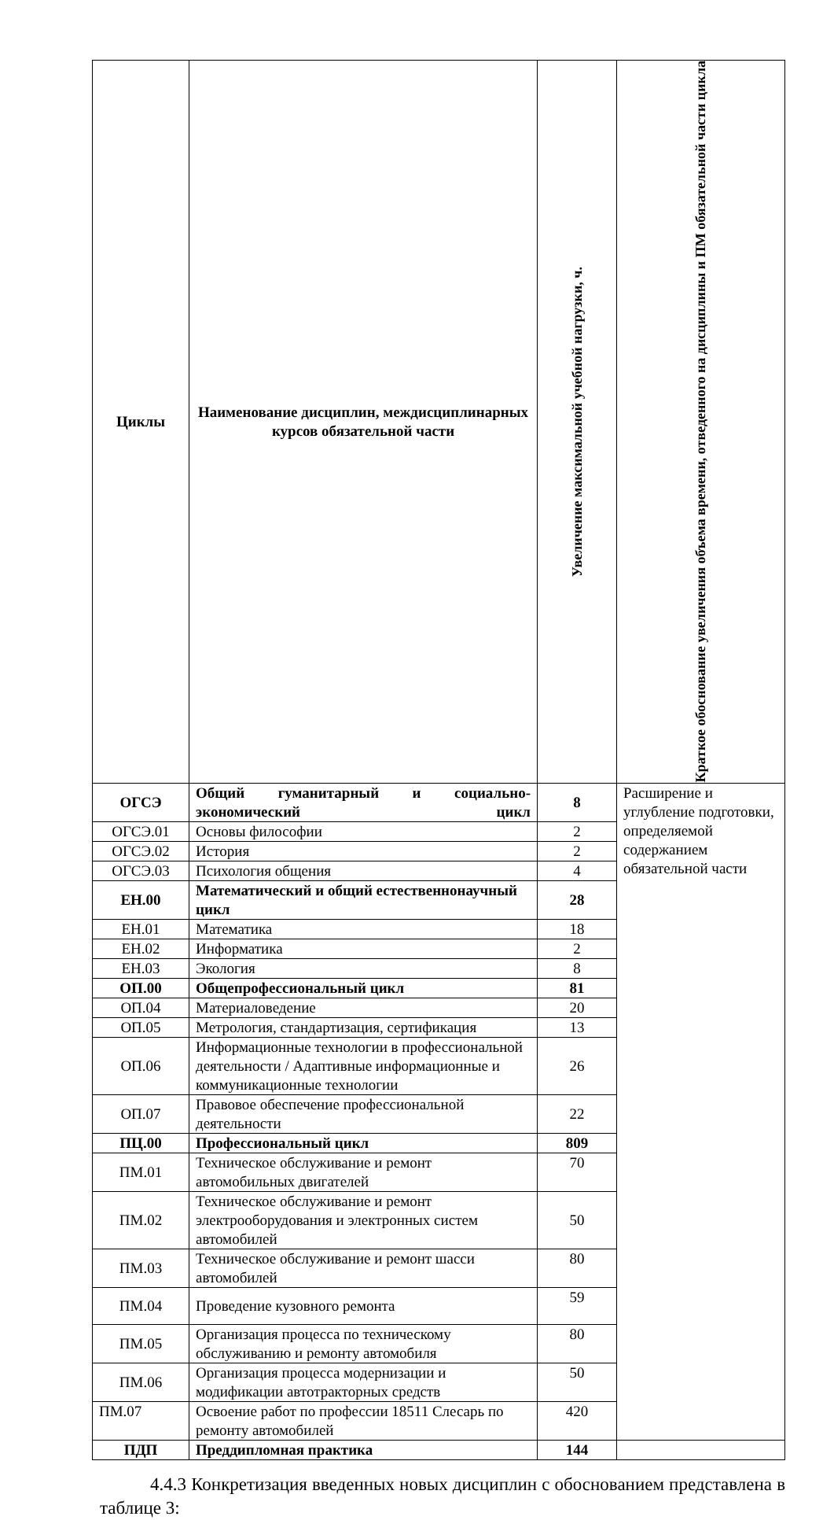| Циклы | Наименование дисциплин, междисциплинарных курсов обязательной части | Увеличение максимальной учебной нагрузки, ч. | Краткое обоснование увеличения объема времени, отведенного на дисциплины и ПМ обязательной части цикла |
| --- | --- | --- | --- |
| ОГСЭ | Общий гуманитарный и социально-экономический цикл | 8 | Расширение и углубление подготовки, определяемой содержанием обязательной части |
| ОГСЭ.01 | Основы философии | 2 | |
| ОГСЭ.02 | История | 2 | |
| ОГСЭ.03 | Психология общения | 4 | |
| ЕН.00 | Математический и общий естественнонаучный цикл | 28 | |
| ЕН.01 | Математика | 18 | |
| ЕН.02 | Информатика | 2 | |
| ЕН.03 | Экология | 8 | |
| ОП.00 | Общепрофессиональный цикл | 81 | |
| ОП.04 | Материаловедение | 20 | |
| ОП.05 | Метрология, стандартизация, сертификация | 13 | |
| ОП.06 | Информационные технологии в профессиональной деятельности / Адаптивные информационные и коммуникационные технологии | 26 | |
| ОП.07 | Правовое обеспечение профессиональной деятельности | 22 | |
| ПЦ.00 | Профессиональный цикл | 809 | |
| ПМ.01 | Техническое обслуживание и ремонт автомобильных двигателей | 70 | |
| ПМ.02 | Техническое обслуживание и ремонт электрооборудования и электронных систем автомобилей | 50 | |
| ПМ.03 | Техническое обслуживание и ремонт шасси автомобилей | 80 | |
| ПМ.04 | Проведение кузовного ремонта | 59 | |
| ПМ.05 | Организация процесса по техническому обслуживанию и ремонту автомобиля | 80 | |
| ПМ.06 | Организация процесса модернизации и модификации автотракторных средств | 50 | |
| ПМ.07 | Освоение работ по профессии 18511 Слесарь по ремонту автомобилей | 420 | |
| ПДП | Преддипломная практика | 144 | |
4.4.3 Конкретизация введенных новых дисциплин с обоснованием представлена в таблице 3: